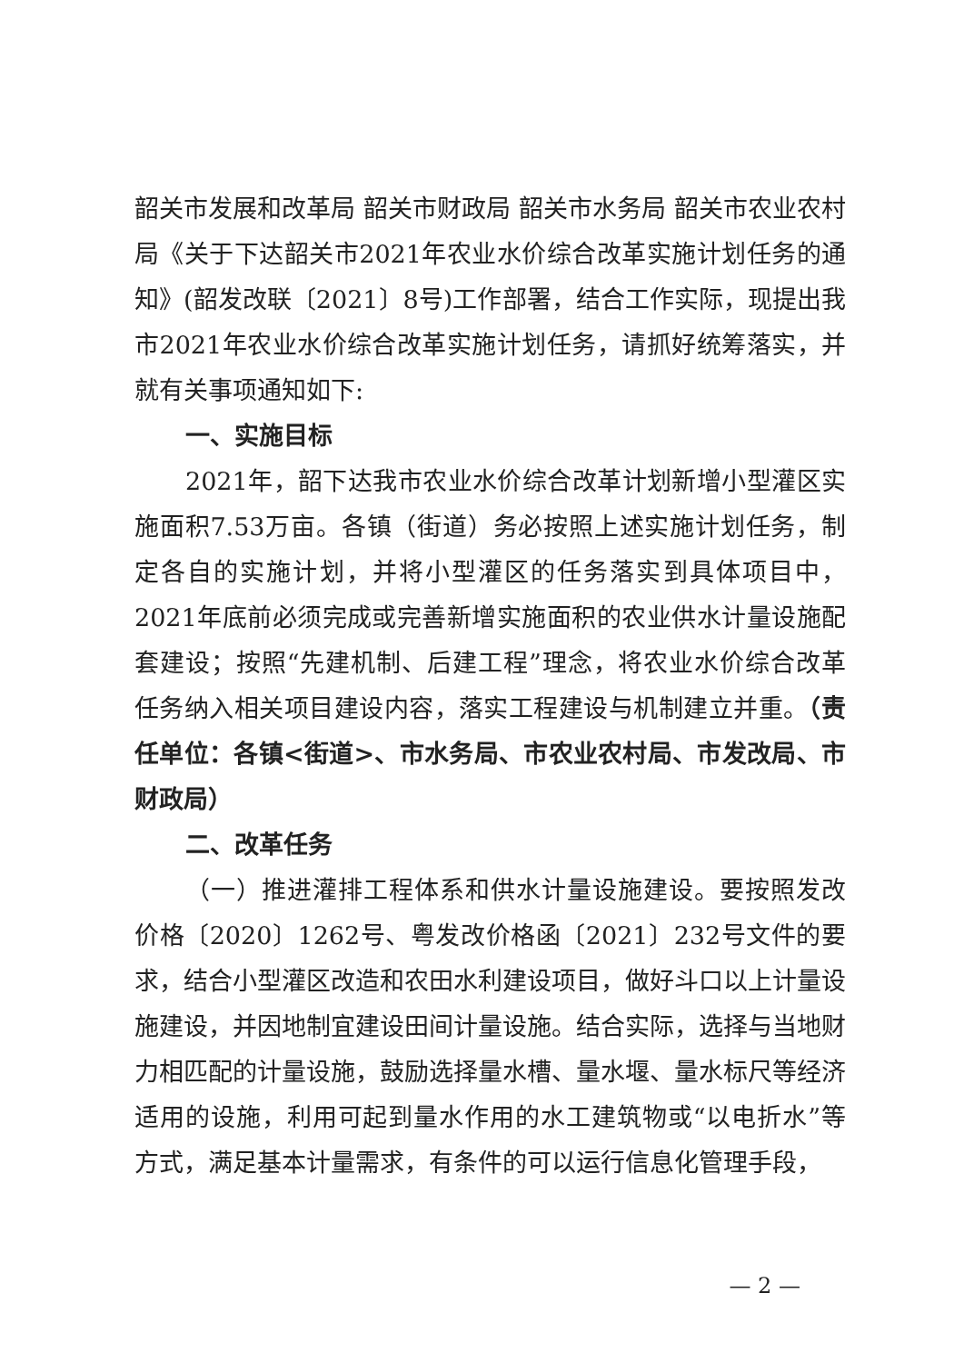韶关市发展和改革局 韶关市财政局 韶关市水务局 韶关市农业农村局《关于下达韶关市2021年农业水价综合改革实施计划任务的通知》(韶发改联〔2021〕8号)工作部署，结合工作实际，现提出我市2021年农业水价综合改革实施计划任务，请抓好统筹落实，并就有关事项通知如下:
一、实施目标
2021年，韶下达我市农业水价综合改革计划新增小型灌区实施面积7.53万亩。各镇（街道）务必按照上述实施计划任务，制定各自的实施计划，并将小型灌区的任务落实到具体项目中，2021年底前必须完成或完善新增实施面积的农业供水计量设施配套建设；按照“先建机制、后建工程”理念，将农业水价综合改革任务纳入相关项目建设内容，落实工程建设与机制建立并重。（责任单位：各镇<街道>、市水务局、市农业农村局、市发改局、市财政局）
二、改革任务
（一）推进灌排工程体系和供水计量设施建设。要按照发改价格〔2020〕1262号、粤发改价格函〔2021〕232号文件的要求，结合小型灌区改造和农田水利建设项目，做好斗口以上计量设施建设，并因地制宜建设田间计量设施。结合实际，选择与当地财力相匹配的计量设施，鼓励选择量水槽、量水堰、量水标尺等经济适用的设施，利用可起到量水作用的水工建筑物或“以电折水”等方式，满足基本计量需求，有条件的可以运行信息化管理手段，
— 2 —